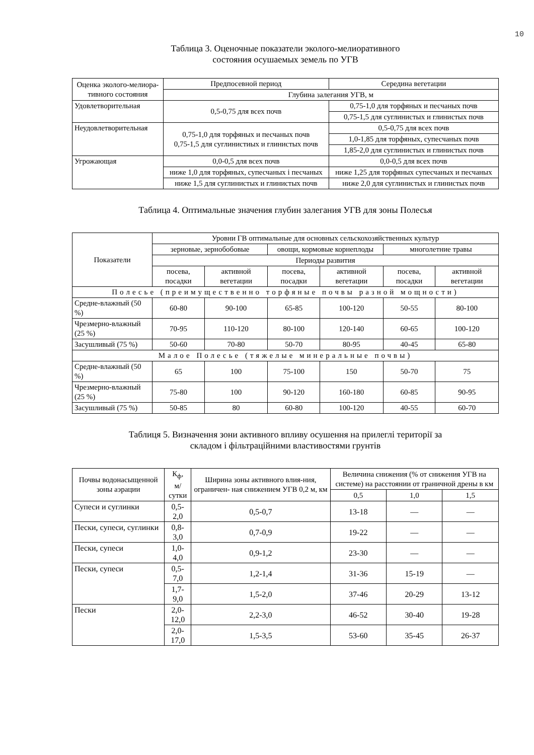10
Таблица 3. Оценочные показатели эколого-мелиоративного
состояния осушаемых земель по УГВ
| Оценка эколого-мелиора- тивного состояния | Предпосевной период | Середина вегетации |
| --- | --- | --- |
| | Глубина залегания УГВ, м | |
| Удовлетворительная | 0,5-0,75 для всех почв | 0,75-1,0 для торфяных и песчаных почв |
| | | 0,75-1,5 для суглинистых и глинистых почв |
| Неудовлетворительная | 0,75-1,0 для торфяных и песчаных почв 0,75-1,5 для суглинистиых и глинистых почв | 0,5-0,75 для всех почв |
| | | 1,0-1,85 для торфяных, супесчаных почв |
| | | 1,85-2,0 для суглинистых и глинистых почв |
| Угрожающая | 0,0-0,5 для всех почв | 0,0-0,5 для всех почв |
| | ниже 1,0 для торфяных, супесчаных і песчаных | ниже 1,25 для торфяных супесчаных и песчаных |
| | ниже 1,5 для суглинистых и глинистых почв | ниже 2,0 для суглинистых и глинистых почв |
Таблица 4. Оптимальные значения глубин залегания УГВ для зоны Полесья
| Показатели | Уровни ГВ оптимальные для основных сельскохозяйственных культур | | | | | |
| --- | --- | --- | --- | --- | --- | --- |
| | зерновые, зернобобовые | | овощи, кормовые корнеплоды | | многолетние травы | |
| | Периоды развития | | | | | |
| | посева, посадки | активной вегетации | посева, посадки | активной вегетации | посева, посадки | активной вегетации |
| Полесье (преимущественно торфяные почвы разной мощности) | | | | | | |
| Средне-влажный (50 %) | 60-80 | 90-100 | 65-85 | 100-120 | 50-55 | 80-100 |
| Чрезмерно-влажный (25 %) | 70-95 | 110-120 | 80-100 | 120-140 | 60-65 | 100-120 |
| Засушливый (75 %) | 50-60 | 70-80 | 50-70 | 80-95 | 40-45 | 65-80 |
| Малое Полесье (тяжелые минеральные почвы) | | | | | | |
| Средне-влажный (50 %) | 65 | 100 | 75-100 | 150 | 50-70 | 75 |
| Чрезмерно-влажный (25 %) | 75-80 | 100 | 90-120 | 160-180 | 60-85 | 90-95 |
| Засушливый (75 %) | 50-85 | 80 | 60-80 | 100-120 | 40-55 | 60-70 |
Таблиця 5. Визначення зони активного впливу осушення на прилеглі території за
складом і фільтраційними властивостями грунтів
| Почвы водонасыщенной зоны аэрации | К<sub>ф</sub>, м/сутки | Ширина зоны активного влия-ния, ограничен- ная снижением УГВ 0,2 м, км | Величина снижения (% от снижения УГВ на системе) на расстоянии от граничной дрены в км | | |
| --- | --- | --- | --- | --- | --- |
| | | | 0,5 | 1,0 | 1,5 |
| Супеси и суглинки | 0,5-2,0 | 0,5-0,7 | 13-18 | — | — |
| Пески, супеси, суглинки | 0,8-3,0 | 0,7-0,9 | 19-22 | — | — |
| Пески, супеси | 1,0-4,0 | 0,9-1,2 | 23-30 | — | — |
| Пески, супеси | 0,5-7,0 | 1,2-1,4 | 31-36 | 15-19 | — |
| | 1,7-9,0 | 1,5-2,0 | 37-46 | 20-29 | 13-12 |
| Пески | 2,0-12,0 | 2,2-3,0 | 46-52 | 30-40 | 19-28 |
| | 2,0-17,0 | 1,5-3,5 | 53-60 | 35-45 | 26-37 |